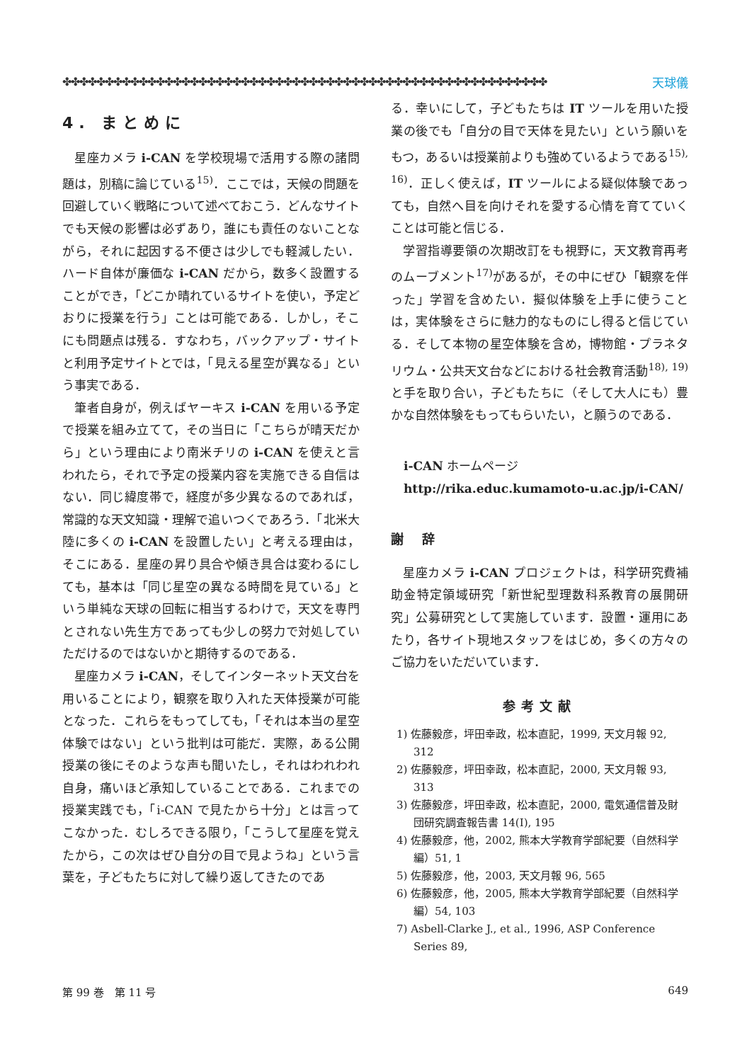✤✤✤✤✤✤✤✤✤✤✤✤✤✤✤✤✤✤✤✤✤✤✤✤✤✤✤✤✤✤✤✤✤✤✤✤✤✤✤✤✤✤✤✤✤✤✤✤✤✤✤✤✤✤✤✤✤ 天球儀
4. まとめに
星座カメラ i-CAN を学校現場で活用する際の諸問題は，別稿に論じている<sup>15)</sup>．ここでは，天候の問題を回避していく戦略について述べておこう．どんなサイトでも天候の影響は必ずあり，誰にも責任のないことながら，それに起因する不便さは少しでも軽減したい．ハード自体が廉価な i-CAN だから，数多く設置することができ，「どこか晴れているサイトを使い，予定どおりに授業を行う」ことは可能である．しかし，そこにも問題点は残る．すなわち，バックアップ・サイトと利用予定サイトとでは，「見える星空が異なる」という事実である．
筆者自身が，例えばヤーキス i-CAN を用いる予定で授業を組み立てて，その当日に「こちらが晴天だから」という理由により南米チリの i-CAN を使えと言われたら，それで予定の授業内容を実施できる自信はない．同じ緯度帯で，経度が多少異なるのであれば，常識的な天文知識・理解で追いつくであろう．「北米大陸に多くの i-CAN を設置したい」と考える理由は，そこにある．星座の昇り具合や傾き具合は変わるにしても，基本は「同じ星空の異なる時間を見ている」という単純な天球の回転に相当するわけで，天文を専門とされない先生方であっても少しの努力で対処していただけるのではないかと期待するのである．
星座カメラ i-CAN，そしてインターネット天文台を用いることにより，観察を取り入れた天体授業が可能となった．これらをもってしても，「それは本当の星空体験ではない」という批判は可能だ．実際，ある公開授業の後にそのような声も聞いたし，それはわれわれ自身，痛いほど承知していることである．これまでの授業実践でも，「i-CAN で見たから十分」とは言ってこなかった．むしろできる限り，「こうして星座を覚えたから，この次はぜひ自分の目で見ようね」という言葉を，子どもたちに対して繰り返してきたのであ
る．幸いにして，子どもたちは IT ツールを用いた授業の後でも「自分の目で天体を見たい」という願いをもつ，あるいは授業前よりも強めているようである<sup>15), 16)</sup>．正しく使えば，IT ツールによる疑似体験であっても，自然へ目を向けそれを愛する心情を育てていくことは可能と信じる．
学習指導要領の次期改訂をも視野に，天文教育再考のムーブメント<sup>17)</sup>があるが，その中にぜひ「観察を伴った」学習を含めたい．擬似体験を上手に使うことは，実体験をさらに魅力的なものにし得ると信じている．そして本物の星空体験を含め，博物館・プラネタリウム・公共天文台などにおける社会教育活動<sup>18), 19)</sup>と手を取り合い，子どもたちに（そして大人にも）豊かな自然体験をもってもらいたい，と願うのである．
i-CAN ホームページ
http://rika.educ.kumamoto-u.ac.jp/i-CAN/
謝 辞
星座カメラ i-CAN プロジェクトは，科学研究費補助金特定領域研究「新世紀型理数科系教育の展開研究」公募研究として実施しています．設置・運用にあたり，各サイト現地スタッフをはじめ，多くの方々のご協力をいただいています．
参考文献
1) 佐藤毅彦，坪田幸政，松本直記，1999, 天文月報 92, 312
2) 佐藤毅彦，坪田幸政，松本直記，2000, 天文月報 93, 313
3) 佐藤毅彦，坪田幸政，松本直記，2000, 電気通信普及財団研究調査報告書 14(I), 195
4) 佐藤毅彦，他，2002, 熊本大学教育学部紀要（自然科学編）51, 1
5) 佐藤毅彦，他，2003, 天文月報 96, 565
6) 佐藤毅彦，他，2005, 熊本大学教育学部紀要（自然科学編）54, 103
7) Asbell-Clarke J., et al., 1996, ASP Conference Series 89,
第 99 巻　第 11 号 649